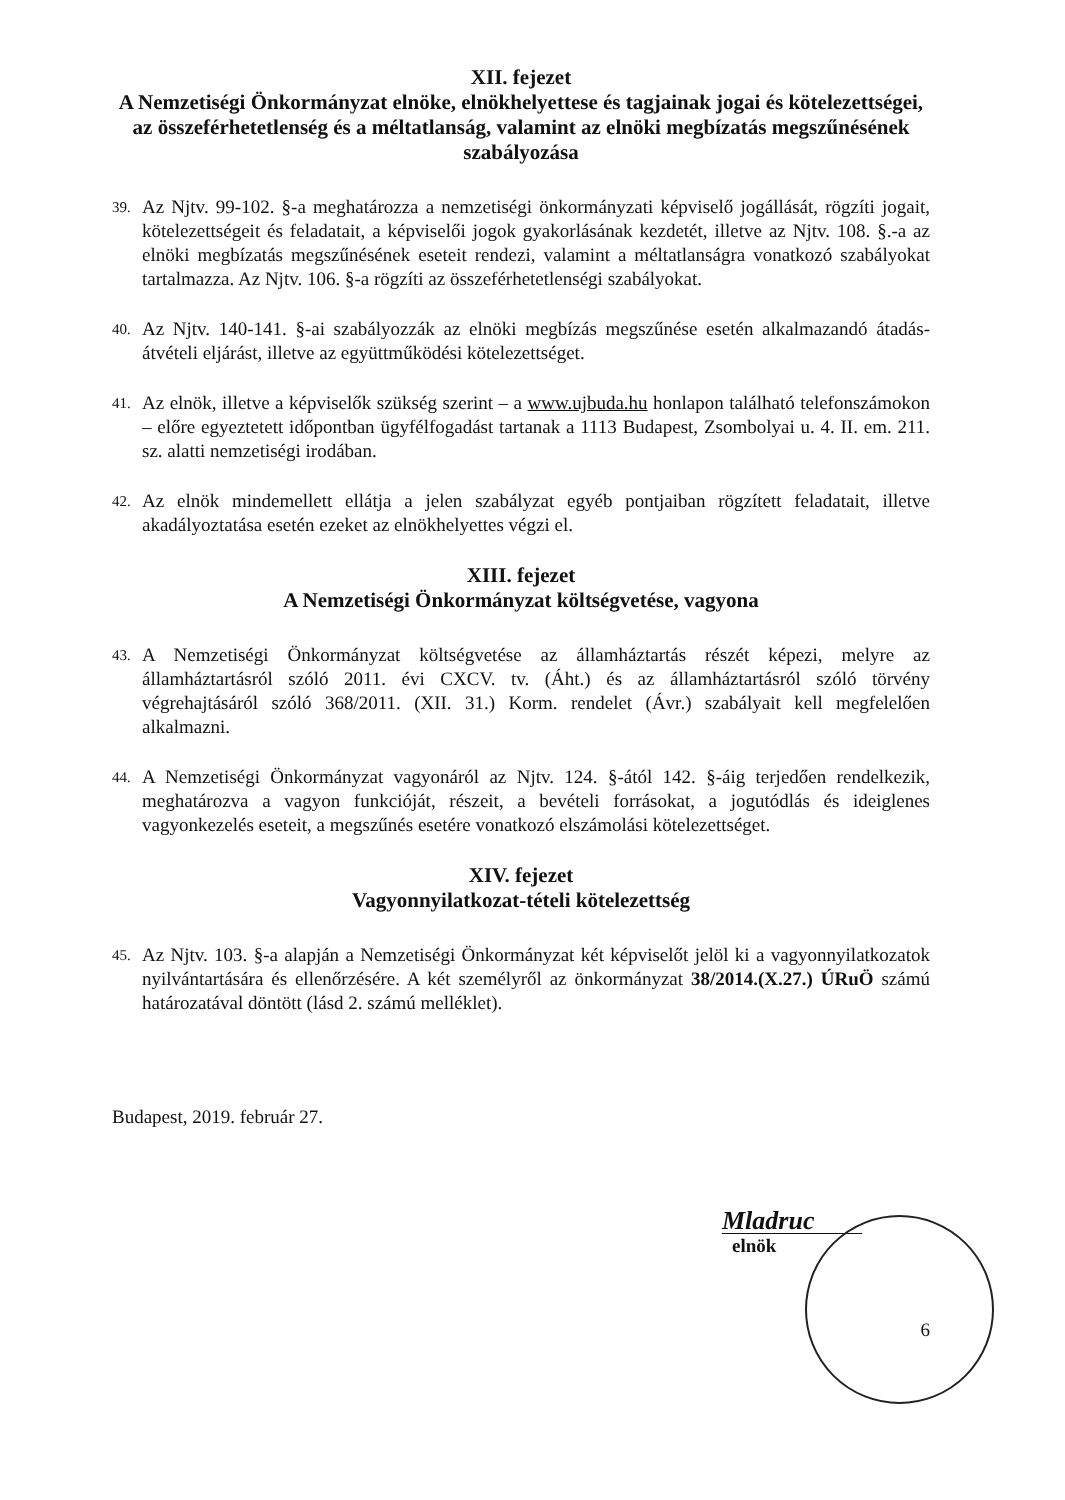XII. fejezet
A Nemzetiségi Önkormányzat elnöke, elnökhelyettese és tagjainak jogai és kötelezettségei, az összeférhetetlenség és a méltatlanság, valamint az elnöki megbízatás megszűnésének szabályozása
39.
Az Njtv. 99-102. §-a meghatározza a nemzetiségi önkormányzati képviselő jogállását, rögzíti jogait, kötelezettségeit és feladatait, a képviselői jogok gyakorlásának kezdetét, illetve az Njtv. 108. §.-a az elnöki megbízatás megszűnésének eseteit rendezi, valamint a méltatlanságra vonatkozó szabályokat tartalmazza. Az Njtv. 106. §-a rögzíti az összeférhetetlenségi szabályokat.
40.
Az Njtv. 140-141. §-ai szabályozzák az elnöki megbízás megszűnése esetén alkalmazandó átadás-átvételi eljárást, illetve az együttműködési kötelezettséget.
41.
Az elnök, illetve a képviselők szükség szerint – a www.ujbuda.hu honlapon található telefonszámokon – előre egyeztetett időpontban ügyfélfogadást tartanak a 1113 Budapest, Zsombolyai u. 4. II. em. 211. sz. alatti nemzetiségi irodában.
42.
Az elnök mindemellett ellátja a jelen szabályzat egyéb pontjaiban rögzített feladatait, illetve akadályoztatása esetén ezeket az elnökhelyettes végzi el.
XIII. fejezet
A Nemzetiségi Önkormányzat költségvetése, vagyona
43.
A Nemzetiségi Önkormányzat költségvetése az államháztartás részét képezi, melyre az államháztartásról szóló 2011. évi CXCV. tv. (Áht.) és az államháztartásról szóló törvény végrehajtásáról szóló 368/2011. (XII. 31.) Korm. rendelet (Ávr.) szabályait kell megfelelően alkalmazni.
44.
A Nemzetiségi Önkormányzat vagyonáról az Njtv. 124. §-ától 142. §-áig terjedően rendelkezik, meghatározva a vagyon funkcióját, részeit, a bevételi forrásokat, a jogutódlás és ideiglenes vagyonkezelés eseteit, a megszűnés esetére vonatkozó elszámolási kötelezettséget.
XIV. fejezet
Vagyonnyilatkozat-tételi kötelezettség
45.
Az Njtv. 103. §-a alapján a Nemzetiségi Önkormányzat két képviselőt jelöl ki a vagyonnyilatkozatok nyilvántartására és ellenőrzésére. A két személyről az önkormányzat 38/2014.(X.27.) ÚRuÖ számú határozatával döntött (lásd 2. számú melléklet).
Budapest, 2019. február 27.
Mladruc
elnök
6